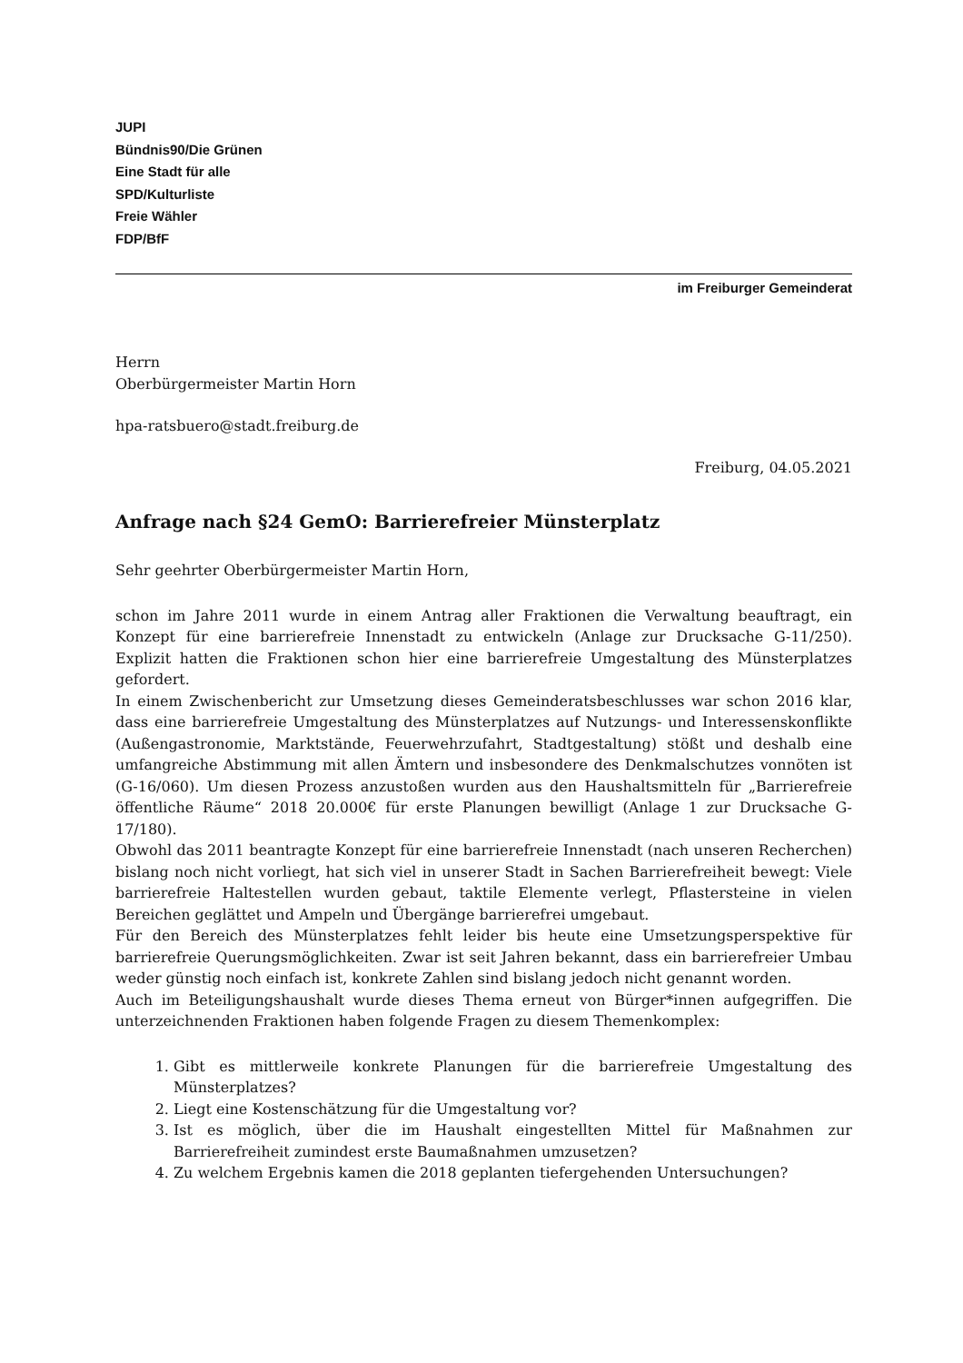JUPI
Bündnis90/Die Grünen
Eine Stadt für alle
SPD/Kulturliste
Freie Wähler
FDP/BfF
im Freiburger Gemeinderat
Herrn
Oberbürgermeister Martin Horn
hpa-ratsbuero@stadt.freiburg.de
Freiburg, 04.05.2021
Anfrage nach §24 GemO: Barrierefreier Münsterplatz
Sehr geehrter Oberbürgermeister Martin Horn,
schon im Jahre 2011 wurde in einem Antrag aller Fraktionen die Verwaltung beauftragt, ein Konzept für eine barrierefreie Innenstadt zu entwickeln (Anlage zur Drucksache G-11/250). Explizit hatten die Fraktionen schon hier eine barrierefreie Umgestaltung des Münsterplatzes gefordert.
In einem Zwischenbericht zur Umsetzung dieses Gemeinderatsbeschlusses war schon 2016 klar, dass eine barrierefreie Umgestaltung des Münsterplatzes auf Nutzungs- und Interessenskonflikte (Außengastronomie, Marktstände, Feuerwehrzufahrt, Stadtgestaltung) stößt und deshalb eine umfangreiche Abstimmung mit allen Ämtern und insbesondere des Denkmalschutzes vonnöten ist (G-16/060). Um diesen Prozess anzustoßen wurden aus den Haushaltsmitteln für „Barrierefreie öffentliche Räume“ 2018 20.000€ für erste Planungen bewilligt (Anlage 1 zur Drucksache G-17/180).
Obwohl das 2011 beantragte Konzept für eine barrierefreie Innenstadt (nach unseren Recherchen) bislang noch nicht vorliegt, hat sich viel in unserer Stadt in Sachen Barrierefreiheit bewegt: Viele barrierefreie Haltestellen wurden gebaut, taktile Elemente verlegt, Pflastersteine in vielen Bereichen geglättet und Ampeln und Übergänge barrierefrei umgebaut.
Für den Bereich des Münsterplatzes fehlt leider bis heute eine Umsetzungsperspektive für barrierefreie Querungsmöglichkeiten. Zwar ist seit Jahren bekannt, dass ein barrierefreier Umbau weder günstig noch einfach ist, konkrete Zahlen sind bislang jedoch nicht genannt worden.
Auch im Beteiligungshaushalt wurde dieses Thema erneut von Bürger*innen aufgegriffen. Die unterzeichnenden Fraktionen haben folgende Fragen zu diesem Themenkomplex:
1. Gibt es mittlerweile konkrete Planungen für die barrierefreie Umgestaltung des Münsterplatzes?
2. Liegt eine Kostenschätzung für die Umgestaltung vor?
3. Ist es möglich, über die im Haushalt eingestellten Mittel für Maßnahmen zur Barrierefreiheit zumindest erste Baumaßnahmen umzusetzen?
4. Zu welchem Ergebnis kamen die 2018 geplanten tiefergehenden Untersuchungen?